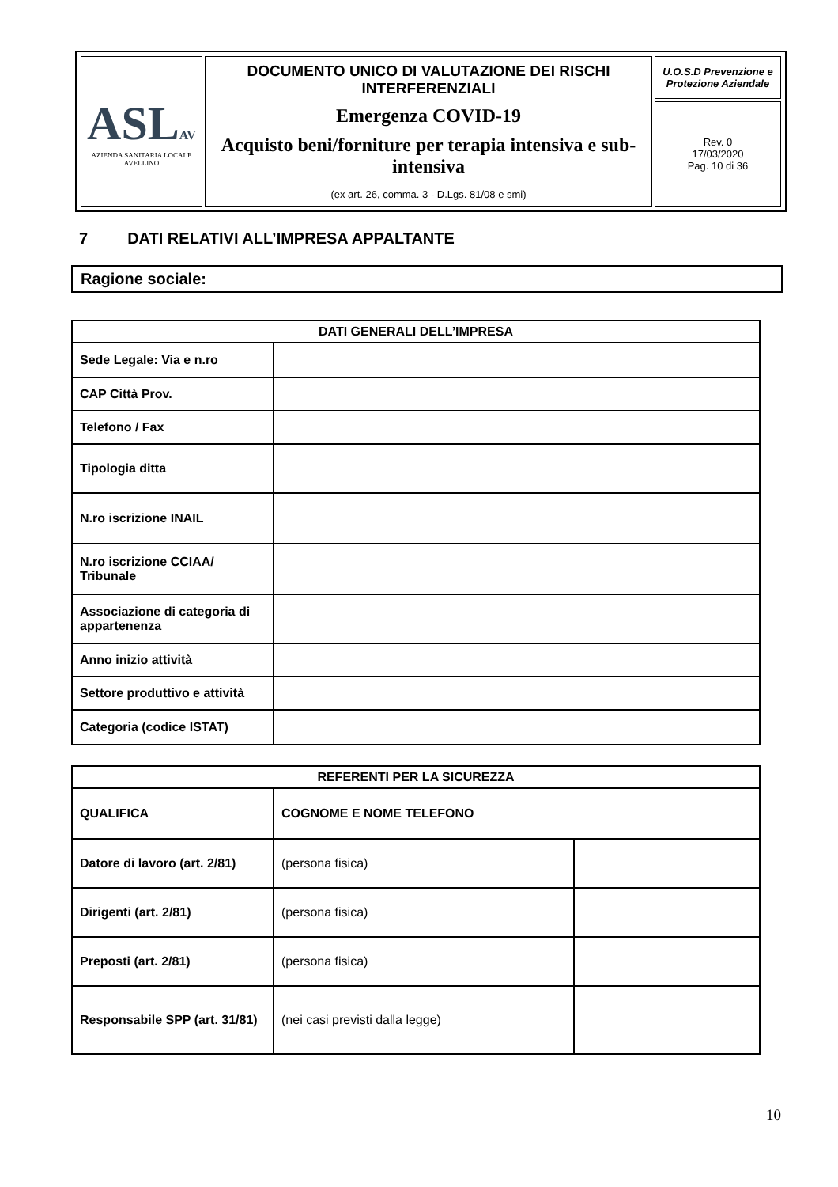| ASL AV AZIENDA SANITARIA LOCALE AVELLINO | DOCUMENTO UNICO DI VALUTAZIONE DEI RISCHI INTERFERENZIALI Emergenza COVID-19 Acquisto beni/forniture per terapia intensiva e sub-intensiva (ex art. 26, comma. 3 - D.Lgs. 81/08 e smi) | U.O.S.D Prevenzione e Protezione Aziendale |
| | | Rev. 0 17/03/2020 Pag. 10 di 36 |
7 DATI RELATIVI ALL’IMPRESA APPALTANTE
Ragione sociale:
| DATI GENERALI DELL’IMPRESA | |
| --- | --- |
| Sede Legale: Via e n.ro | |
| CAP Città Prov. | |
| Telefono / Fax | |
| Tipologia ditta | |
| N.ro iscrizione INAIL | |
| N.ro iscrizione CCIAA/ Tribunale | |
| Associazione di categoria di appartenenza | |
| Anno inizio attività | |
| Settore produttivo e attività | |
| Categoria (codice ISTAT) | |
| REFERENTI PER LA SICUREZZA | | |
| --- | --- | --- |
| QUALIFICA | COGNOME E NOME TELEFONO | |
| Datore di lavoro (art. 2/81) | (persona fisica) | |
| Dirigenti (art. 2/81) | (persona fisica) | |
| Preposti (art. 2/81) | (persona fisica) | |
| Responsabile SPP (art. 31/81) | (nei casi previsti dalla legge) | |
10